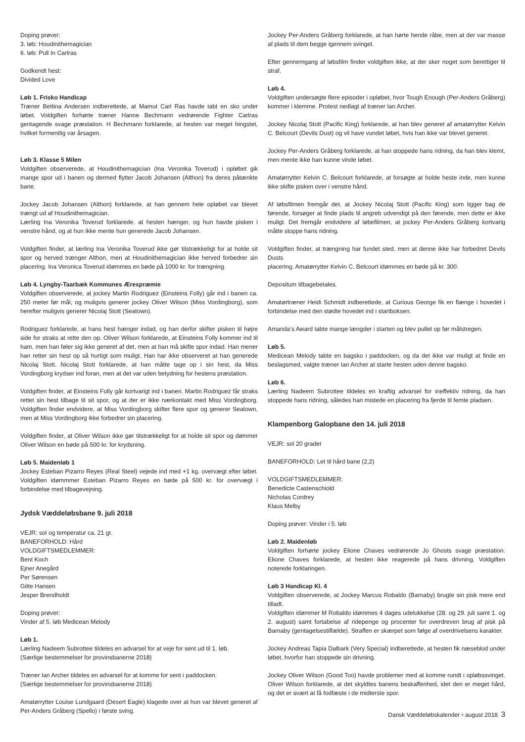Doping prøver:
3. løb: Houdinithemagician
6. løb: Pull In Carlras
Godkendt hest:
Divided Love
Løb 1. Frisko Handicap
Træner Bettina Andersen indberettede, at Mamut Carl Ras havde tabt en sko under løbet. Voldgiften forhørte træner Hanne Bechmann vedrørende Fighter Carlras gentagende svage præstation. H Bechmann forklarede, at hesten var meget hingstet, hvilket formentlig var årsagen.
Løb 3. Klasse 5 Milen
Voldgiften observerede, at Houdinithemagician (Ina Veronika Toverud) i opløbet gik mange spor ud i banen og dermed flytter Jacob Johansen (Althon) fra deres påtænkte bane.
Jockey Jacob Johansen (Althon) forklarede, at han gennem hele opløbet var blevet trængt ud af Houdinithemagician.
Lærling Ina Veronika Toverud forklarede, at hesten hænger, og hun havde pisken i venstre hånd, og at hun ikke mente hun generede Jacob Johansen.
Voldgiften finder, at lærling Ina Veronika Toverud ikke gør tilstrækkeligt for at holde sit spor og herved trænger Althon, men at Houdinithemagician ikke herved forbedrer sin placering. Ina Veronica Toverud idømmes en bøde på 1000 kr. for trængning.
Løb 4. Lyngby-Taarbæk Kommunes Ærespræmie
Voldgiften observerede, at jockey Martin Rodriguez (Einsteins Folly) går ind i banen ca. 250 meter før mål, og muligvis generer jockey Oliver Wilson (Miss Vordingborg), som herefter muligvis generer Nicolaj Stott (Seatown).
Rodriguez forklarede, at hans hest hænger indad, og han derfor skifter pisken til højre side for straks at rette den op. Oliver Wilson forklarede, at Einsteins Folly kommer ind til ham, men han føler sig ikke generet af det, men at han må skifte spor indad. Han mener han retter sin hest op så hurtigt som muligt. Han har ikke observeret at han generede Nicolaj Stott. Nicolaj Stott forklarede, at han måtte tage op i sin hest, da Miss Vordingborg krydser ind foran, men at det var uden betydning for hestens præstation.
Voldgiften finder, at Einsteins Folly går kortvarigt ind i banen. Martin Rodriguez får straks rettet sin hest tilbage til sit spor, og at der er ikke nærkontakt med Miss Vordingborg. Voldgiften finder endvidere, at Miss Vordingborg skifter flere spor og generer Seatown, men at Miss Vordingborg ikke forbedrer sin placering.
Voldgiften finder, at Oliver Wilson ikke gør tilstrækkeligt for at holde sit spor og dømmer Oliver Wilson en bøde på 500 kr. for krydsning.
Løb 5. Maidenløb 1
Jockey Esteban Pizarro Reyes (Real Steel) vejede ind med +1 kg. overvægt efter løbet. Voldgiften idømmmer Esteban Pizarro Reyes en bøde på 500 kr. for overvægt i forbindelse med tilbagevejning.
Jydsk Væddeløbsbane 9. juli 2018
VEJR: sol og temperatur ca. 21 gr.
BANEFORHOLD: Hård
VOLDGIFTSMEDLEMMER:
Bent Koch
Ejner Anegård
Per Sørensen
Gitte Hansen
Jesper Brendholdt
Doping prøver:
Vinder af 5. løb Medicean Melody
Løb 1.
Lærling Nadeem Subrottee tildeles en advarsel for at veje for sent ud til 1. løb.
(Særlige bestemmelser for provinsbanerne 2018)
Træner Ian Archer tildeles en advarsel for at komme for sent i paddocken.
(Særlige bestemmelser for provinsbanerne 2018)
Amatørrytter Louise Lundgaard (Desert Eagle) klagede over at hun var blevet generet af Per-Anders Gråberg (Spello) i første sving.
Jockey Per-Anders Gråberg forklarede, at han hørte hende råbe, men at der var masse af plads til dem begge igennem svinget.
Efter gennemgang af løbsfilm finder voldgiften ikke, at der sker noget som berettiger til straf.
Løb 4.
Voldgiften undersøgte flere episoder i opløbet, hvor Tough Enough (Per-Anders Gråberg) kommer i klemme. Protest nedlagt af træner Ian Archer.
Jockey Nicolaj Stott (Pacific King) forklarede, at han blev generet af amatørrytter Kelvin C. Belcourt (Devils Dust) og vil have vundet løbet, hvis han ikke var blevet generet.
Jockey Per-Anders Gråberg forklarede, at han stoppede hans ridning, da han blev klemt, men mente ikke han kunne vinde løbet.
Amatørrytter Kelvin C. Belcourt forklarede, at forsøgte at holde heste inde, men kunne ikke skifte pisken over i venstre hånd.
Af løbsfilmen fremgår det, at Jockey Nicolaj Stott (Pacific King) som ligger bag de førende, forsøger at finde plads til angreb udvendigt på den førende, men dette er ikke muligt. Det fremgår endvidere af løbefilmen, at jockey Per-Anders Gråberg kortvarig måtte stoppe hans ridning.
Voldgiften finder, at trængning har fundet sted, men at denne ikke har forbedret Devils Dusts
placering. Amatørrytter Kelvin C. Belcourt idømmes en bøde på kr. 300.
Depositum tilbagebetales.
Amatørtræner Heidi Schmidt indberettede, at Curious George fik en flænge i hovedet i forbindelse med den stødte hovedet ind i startboksen.
Amanda’s Award tabte mange længder i starten og blev pullet op før målstregen.
Løb 5.
Medicean Melody tabte en bagsko i paddocken, og da det ikke var muligt at finde en beslagsmed, valgte træner Ian Archer at starte hesten uden denne bagsko.
Løb 6.
Lærling Nadeem Subrottee tildeles en kraftig advarsel for ineffektiv ridning, da han stoppede hans ridning, således han mistede en placering fra fjerde til femte pladsen.
Klampenborg Galopbane den 14. juli 2018
VEJR: sol 20 grader
BANEFORHOLD: Let til hård bane (2,2)
VOLDGIFTSMEDLEMMER:
Benedicte Castenschiold
Nicholas Cordrey
Klaus Melby
Doping prøver: Vinder i 5. løb
Løb 2. Maidenløb
Voldgiften forhørte jockey Elione Chaves vedrørende Jo Ghosts svage præstation. Elione Chaves forklarede, at hesten ikke reagerede på hans drivning. Voldgiften noterede forklaringen.
Løb 3 Handicap Kl. 4
Voldgiften observerede, at Jockey Marcus Robaldo (Barnaby) brugte sin pisk mere end tilladt.
Voldgiften idømmer M Robaldo idømmes 4 dages udelukkelse (28. og 29. juli samt 1. og 2. august) samt fortabelse af ridepenge og procenter for overdreven brug af pisk på Barnaby (gentagelsestilfælde). Straffen er skærpet som følge af overdrivelsens karakter.
Jockey Andreas Tapia Dalbark (Very Special) indberettede, at hesten fik næseblod under løbet, hvorfor han stoppede sin drivning.
Jockey Oliver Wilson (Good Too) havde problemer med at komme rundt i opløbssvinget. Oliver Wilson forklarede, at det skyldtes banens beskaffenhed, idet den er meget hård, og det er svært at få fodfæste i de midterste spor.
Dansk Væddeløbskalender • august 2018 3